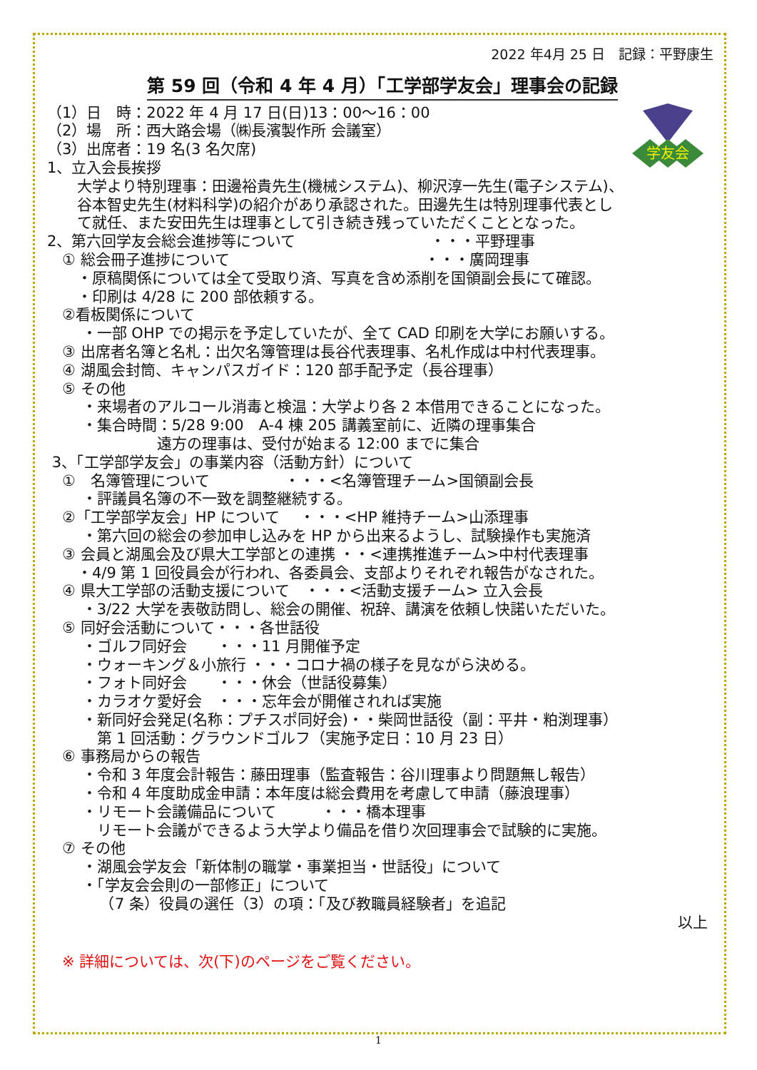2022 年4月 25 日　記録：平野康生
第 59 回（令和 4 年 4 月）「工学部学友会」理事会の記録
学友会
（1）日　時：2022 年 4 月 17 日(日)13：00～16：00
（2）場　所：西大路会場（㈱長濱製作所 会議室）
（3）出席者：19 名(3 名欠席)
1、立入会長挨拶
　　大学より特別理事：田邊裕貴先生(機械システム)、柳沢淳一先生(電子システム)、
　　谷本智史先生(材料科学)の紹介があり承認された。田邊先生は特別理事代表とし
　　て就任、また安田先生は理事として引き続き残っていただくこととなった。
2、第六回学友会総会進捗等について　　　　　　　　　・・・平野理事
　① 総会冊子進捗について　　　　　　　　　　　　　・・・廣岡理事
　　・原稿関係については全て受取り済、写真を含め添削を国領副会長にて確認。
　　・印刷は 4/28 に 200 部依頼する。
　②看板関係について
　　 ・一部 OHP での掲示を予定していたが、全て CAD 印刷を大学にお願いする。
　③ 出席者名簿と名札：出欠名簿管理は長谷代表理事、名札作成は中村代表理事。
　④ 湖風会封筒、キャンパスガイド：120 部手配予定（長谷理事）
　⑤ その他
　　 ・来場者のアルコール消毒と検温：大学より各 2 本借用できることになった。
　　 ・集合時間：5/28 9:00　A-4 棟 205 講義室前に、近隣の理事集合
　　　　　　　 遠方の理事は、受付が始まる 12:00 までに集合
3、「工学部学友会」の事業内容（活動方針）について
　①　名簿管理について　　　　　・・・<名簿管理チーム>国領副会長
　　 ・評議員名簿の不一致を調整継続する。
　②「工学部学友会」HP について　 ・・・<HP 維持チーム>山添理事
　　 ・第六回の総会の参加申し込みを HP から出来るようし、試験操作も実施済
　③ 会員と湖風会及び県大工学部との連携 ・・<連携推進チーム>中村代表理事
　　・4/9 第 1 回役員会が行われ、各委員会、支部よりそれぞれ報告がなされた。
　④ 県大工学部の活動支援について　・・・<活動支援チーム> 立入会長
　　 ・3/22 大学を表敬訪問し、総会の開催、祝辞、講演を依頼し快諾いただいた。
　⑤ 同好会活動について・・・各世話役
　　 ・ゴルフ同好会　　・・・11 月開催予定
　　 ・ウォーキング＆小旅行 ・・・コロナ禍の様子を見ながら決める。
　　 ・フォト同好会　　・・・休会（世話役募集）
　　 ・カラオケ愛好会　・・・忘年会が開催されれば実施
　　 ・新同好会発足(名称：プチスポ同好会)・・柴岡世話役（副：平井・粕渕理事）
　　　 第 1 回活動：グラウンドゴルフ（実施予定日：10 月 23 日）
　⑥ 事務局からの報告
　　 ・令和 3 年度会計報告：藤田理事（監査報告：谷川理事より問題無し報告）
　　 ・令和 4 年度助成金申請：本年度は総会費用を考慮して申請（藤浪理事）
　　 ・リモート会議備品について　　　・・・橋本理事
　　　 リモート会議ができるよう大学より備品を借り次回理事会で試験的に実施。
　⑦ その他
　　 ・湖風会学友会「新体制の職掌・事業担当・世話役」について
　　 ・「学友会会則の一部修正」について
　　　　（7 条）役員の選任（3）の項：「及び教職員経験者」を追記
以上
　※ 詳細については、次(下)のページをご覧ください。
1